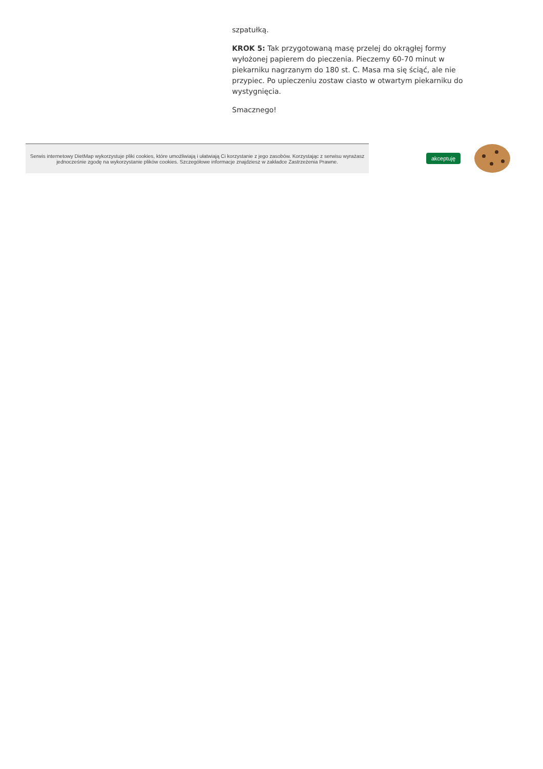szpatułką.
KROK 5: Tak przygotowaną masę przelej do okrągłej formy wyłożonej papierem do pieczenia. Pieczemy 60-70 minut w piekarniku nagrzanym do 180 st. C. Masa ma się ściąć, ale nie przypiec. Po upieczeniu zostaw ciasto w otwartym piekarniku do wystygnięcia.
Smacznego!
Serwis internetowy DietMap wykorzystuje pliki cookies, które umożliwiają i ułatwiają Ci korzystanie z jego zasobów. Korzystając z serwisu wyrażasz jednocześnie zgodę na wykorzystanie plików cookies. Szczegółowe informacje znajdziesz w zakładce Zastrzeżenia Prawne.
akceptuję